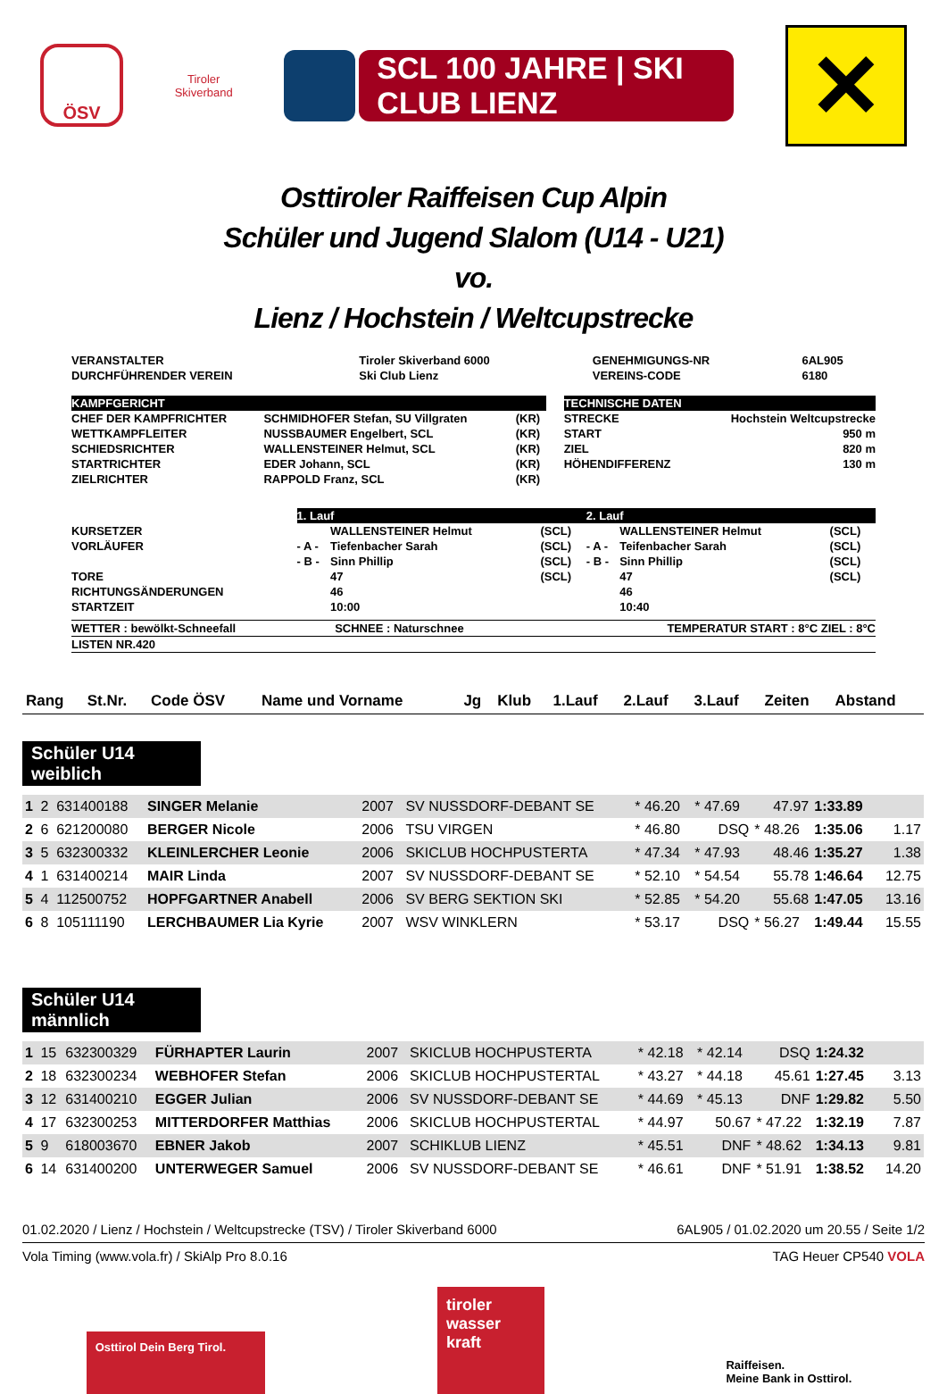ÖSV
Tiroler
Skiverband
SCL 100 JAHRE | SKI CLUB LIENZ
✕
Osttiroler Raiffeisen Cup Alpin
Schüler und Jugend Slalom (U14 - U21)
vo.
Lienz / Hochstein / Weltcupstrecke
| VERANSTALTER | Tiroler Skiverband 6000 | GENEHMIGUNGS-NR | 6AL905 |
| DURCHFÜHRENDER VEREIN | Ski Club Lienz | VEREINS-CODE | 6180 |
| KAMPFGERICHT | | | | TECHNISCHE DATEN | |
| CHEF DER KAMPFRICHTER | SCHMIDHOFER Stefan, SU Villgraten | (KR) | | STRECKE | Hochstein Weltcupstrecke |
| WETTKAMPFLEITER | NUSSBAUMER Engelbert, SCL | (KR) | | START | 950 m |
| SCHIEDSRICHTER | WALLENSTEINER Helmut, SCL | (KR) | | ZIEL | 820 m |
| STARTRICHTER | EDER Johann, SCL | (KR) | | HÖHENDIFFERENZ | 130 m |
| ZIELRICHTER | RAPPOLD Franz, SCL | (KR) | | | |
| | 1. Lauf | | | 2. Lauf | | |
| KURSETZER | | WALLENSTEINER Helmut | (SCL) | | WALLENSTEINER Helmut | (SCL) |
| VORLÄUFER | - A - | Tiefenbacher Sarah | (SCL) | - A - | Teifenbacher Sarah | (SCL) |
| | - B - | Sinn Phillip | (SCL) | - B - | Sinn Phillip | (SCL) |
| TORE | | 47 | (SCL) | | 47 | (SCL) |
| RICHTUNGSÄNDERUNGEN | | 46 | | | 46 | |
| STARTZEIT | | 10:00 | | | 10:40 | |
| WETTER : bewölkt-Schneefall | SCHNEE : Naturschnee | TEMPERATUR START : 8°C ZIEL : 8°C |
| LISTEN NR.420 | | |
| Rang | St.Nr. | Code ÖSV | Name und Vorname | Jg | Klub | 1.Lauf | 2.Lauf | 3.Lauf | Zeiten | Abstand |
| --- | --- | --- | --- | --- | --- | --- | --- | --- | --- | --- |
Schüler U14 weiblich
| 1 | 2 | 631400188 | SINGER Melanie | 2007 | SV NUSSDORF-DEBANT SE | * 46.20 | * 47.69 | 47.97 | 1:33.89 | |
| 2 | 6 | 621200080 | BERGER Nicole | 2006 | TSU VIRGEN | * 46.80 | DSQ | * 48.26 | 1:35.06 | 1.17 |
| 3 | 5 | 632300332 | KLEINLERCHER Leonie | 2006 | SKICLUB HOCHPUSTERTA | * 47.34 | * 47.93 | 48.46 | 1:35.27 | 1.38 |
| 4 | 1 | 631400214 | MAIR Linda | 2007 | SV NUSSDORF-DEBANT SE | * 52.10 | * 54.54 | 55.78 | 1:46.64 | 12.75 |
| 5 | 4 | 112500752 | HOPFGARTNER Anabell | 2006 | SV BERG SEKTION SKI | * 52.85 | * 54.20 | 55.68 | 1:47.05 | 13.16 |
| 6 | 8 | 105111190 | LERCHBAUMER Lia Kyrie | 2007 | WSV WINKLERN | * 53.17 | DSQ | * 56.27 | 1:49.44 | 15.55 |
Schüler U14 männlich
| 1 | 15 | 632300329 | FÜRHAPTER Laurin | 2007 | SKICLUB HOCHPUSTERTA | * 42.18 | * 42.14 | DSQ | 1:24.32 | |
| 2 | 18 | 632300234 | WEBHOFER Stefan | 2006 | SKICLUB HOCHPUSTERTAL | * 43.27 | * 44.18 | 45.61 | 1:27.45 | 3.13 |
| 3 | 12 | 631400210 | EGGER Julian | 2006 | SV NUSSDORF-DEBANT SE | * 44.69 | * 45.13 | DNF | 1:29.82 | 5.50 |
| 4 | 17 | 632300253 | MITTERDORFER Matthias | 2006 | SKICLUB HOCHPUSTERTAL | * 44.97 | 50.67 | * 47.22 | 1:32.19 | 7.87 |
| 5 | 9 | 618003670 | EBNER Jakob | 2007 | SCHIKLUB LIENZ | * 45.51 | DNF | * 48.62 | 1:34.13 | 9.81 |
| 6 | 14 | 631400200 | UNTERWEGER Samuel | 2006 | SV NUSSDORF-DEBANT SE | * 46.61 | DNF | * 51.91 | 1:38.52 | 14.20 |
01.02.2020 / Lienz / Hochstein / Weltcupstrecke (TSV) / Tiroler Skiverband 6000 6AL905 / 01.02.2020 um 20.55 / Seite 1/2
Vola Timing (www.vola.fr) / SkiAlp Pro 8.0.16 TAG Heuer CP540 VOLA
Osttirol Dein Berg Tirol.
tiroler wasser kraft
Raiffeisen.
Meine Bank in Osttirol.